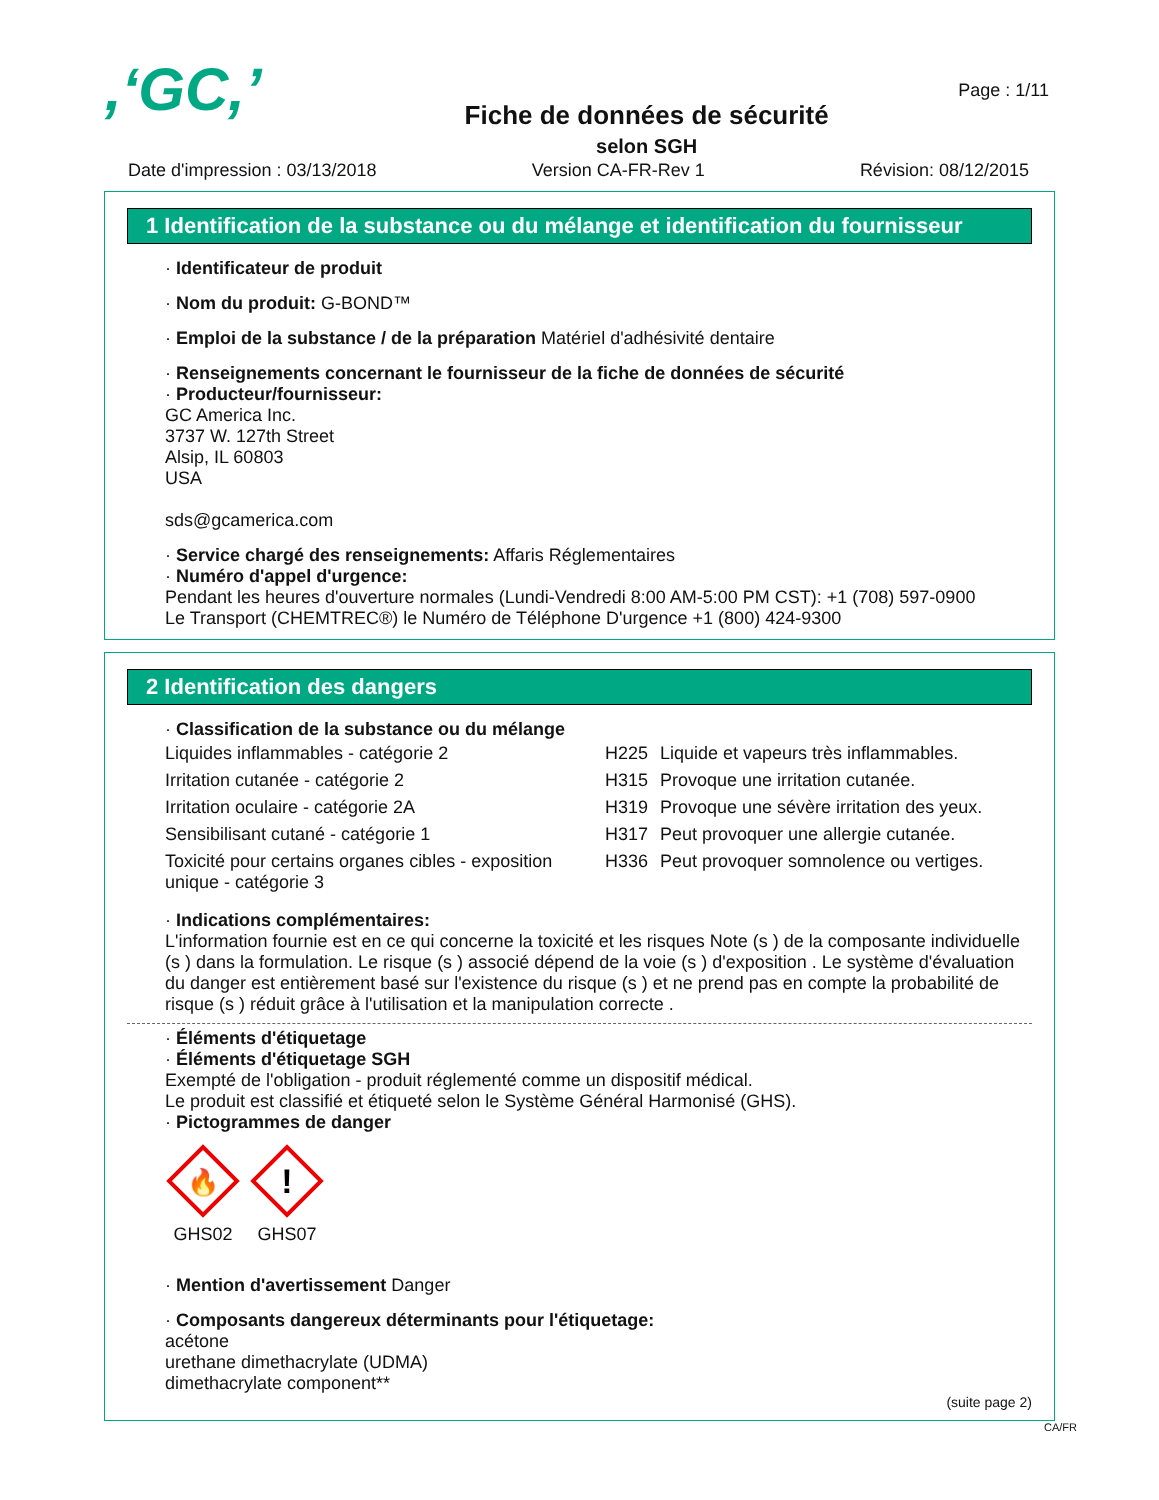,‘GC,’
Fiche de données de sécurité
selon SGH
Page : 1/11
Date d'impression : 03/13/2018 Version CA-FR-Rev 1 Révision: 08/12/2015
1 Identification de la substance ou du mélange et identification du fournisseur
· Identificateur de produit
· Nom du produit: G-BOND™
· Emploi de la substance / de la préparation Matériel d'adhésivité dentaire
· Renseignements concernant le fournisseur de la fiche de données de sécurité
· Producteur/fournisseur:
GC America Inc.
3737 W. 127th Street
Alsip, IL 60803
USA
sds@gcamerica.com
· Service chargé des renseignements: Affaris Réglementaires
· Numéro d'appel d'urgence:
Pendant les heures d'ouverture normales (Lundi-Vendredi 8:00 AM-5:00 PM CST): +1 (708) 597-0900
Le Transport (CHEMTREC®) le Numéro de Téléphone D'urgence +1 (800) 424-9300
2 Identification des dangers
· Classification de la substance ou du mélange
| Liquides inflammables - catégorie 2 | H225 | Liquide et vapeurs très inflammables. |
| Irritation cutanée - catégorie 2 | H315 | Provoque une irritation cutanée. |
| Irritation oculaire - catégorie 2A | H319 | Provoque une sévère irritation des yeux. |
| Sensibilisant cutané - catégorie 1 | H317 | Peut provoquer une allergie cutanée. |
| Toxicité pour certains organes cibles - exposition unique - catégorie 3 | H336 | Peut provoquer somnolence ou vertiges. |
· Indications complémentaires:
L'information fournie est en ce qui concerne la toxicité et les risques Note (s ) de la composante individuelle (s ) dans la formulation. Le risque (s ) associé dépend de la voie (s ) d'exposition . Le système d'évaluation du danger est entièrement basé sur l'existence du risque (s ) et ne prend pas en compte la probabilité de risque (s ) réduit grâce à l'utilisation et la manipulation correcte .
· Éléments d'étiquetage
· Éléments d'étiquetage SGH
Exempté de l'obligation - produit réglementé comme un dispositif médical.
Le produit est classifié et étiqueté selon le Système Général Harmonisé (GHS).
· Pictogrammes de danger
🔥
GHS02
!
GHS07
· Mention d'avertissement Danger
· Composants dangereux déterminants pour l'étiquetage:
acétone
urethane dimethacrylate (UDMA)
dimethacrylate component**
(suite page 2)
CA/FR